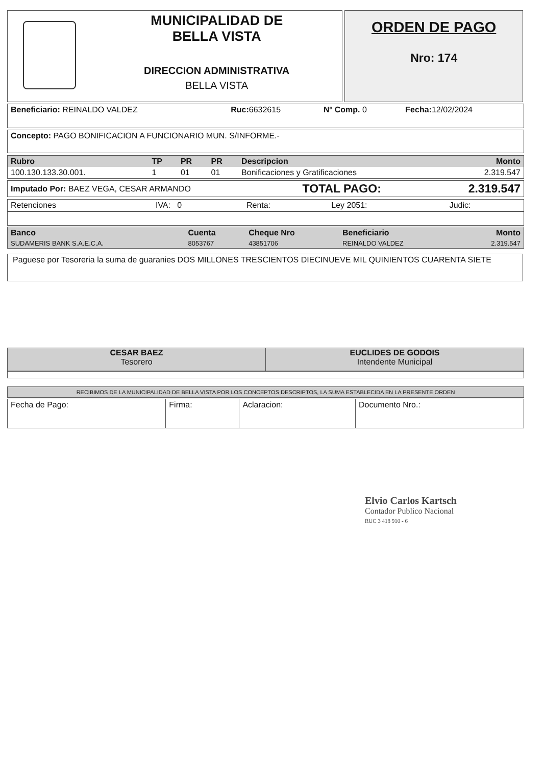MUNICIPALIDAD DE
BELLA VISTA
DIRECCION ADMINISTRATIVA
BELLA VISTA
ORDEN DE PAGO
Nro: 174
| Beneficiario: REINALDO VALDEZ | Ruc: 6632615 | Nº Comp. 0 | Fecha: 12/02/2024 |
| Concepto: PAGO BONIFICACION A FUNCIONARIO MUN. S/INFORME.- |
| Rubro | TP | PR | PR | Descripcion | Monto |
| --- | --- | --- | --- | --- | --- |
| 100.130.133.30.001. | 1 | 01 | 01 | Bonificaciones y Gratificaciones | 2.319.547 |
| Imputado Por: BAEZ VEGA, CESAR ARMANDO | TOTAL PAGO: | 2.319.547 |
| Retenciones | IVA: 0 | Renta: | Ley 2051: | Judic: |
| Banco | Cuenta | Cheque Nro | Beneficiario | Monto |
| --- | --- | --- | --- | --- |
| SUDAMERIS BANK S.A.E.C.A. | 8053767 | 43851706 | REINALDO VALDEZ | 2.319.547 |
Paguese por Tesoreria la suma de guaranies DOS MILLONES TRESCIENTOS DIECINUEVE MIL QUINIENTOS CUARENTA SIETE
CESAR BAEZ
Tesorero
EUCLIDES DE GODOIS
Intendente Municipal
RECIBIMOS DE LA MUNICIPALIDAD DE BELLA VISTA POR LOS CONCEPTOS DESCRIPTOS, LA SUMA ESTABLECIDA EN LA PRESENTE ORDEN
| Fecha de Pago: | Firma: | Aclaracion: | Documento Nro.: |
Elvio Carlos Kartsch
Contador Publico Nacional
RUC 3 418 910 - 6